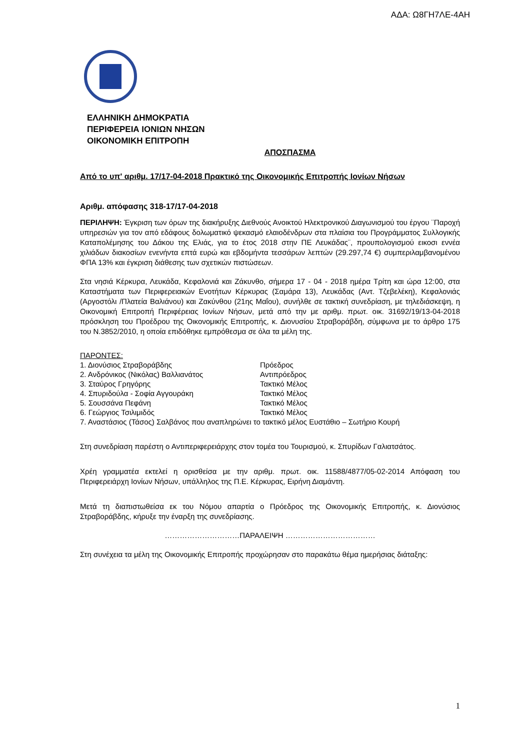ΑΔΑ: Ω8ΓΗ7ΛΕ-4ΑΗ
ΕΛΛΗΝΙΚΗ ΔΗΜΟΚΡΑΤΙΑ
ΠΕΡΙΦΕΡΕΙΑ ΙΟΝΙΩΝ ΝΗΣΩΝ
ΟΙΚΟΝΟΜΙΚΗ ΕΠΙΤΡΟΠΗ
ΑΠΟΣΠΑΣΜΑ
Από το υπ' αριθμ. 17/17-04-2018 Πρακτικό της Οικονομικής Επιτροπής Ιονίων Νήσων
Αριθμ. απόφασης 318-17/17-04-2018
ΠΕΡΙΛΗΨΗ: Έγκριση των όρων της διακήρυξης Διεθνούς Ανοικτού Ηλεκτρονικού Διαγωνισμού του έργου ¨Παροχή υπηρεσιών για τον από εδάφους δολωματικό ψεκασμό ελαιοδένδρων στα πλαίσια του Προγράμματος Συλλογικής Καταπολέμησης του Δάκου της Ελιάς, για το έτος 2018 στην ΠΕ Λευκάδας¨, προυπολογισμού εικοσι εννέα χιλιάδων διακοσίων ενενήντα επτά ευρώ και εβδομήντα τεσσάρων λεπτών (29.297,74 €) συμπεριλαμβανομένου ΦΠΑ 13% και έγκριση διάθεσης των σχετικών πιστώσεων.
Στα νησιά Κέρκυρα, Λευκάδα, Κεφαλονιά και Ζάκυνθο, σήμερα 17 - 04 - 2018 ημέρα Τρίτη και ώρα 12:00, στα Καταστήματα των Περιφερειακών Ενοτήτων Κέρκυρας (Σαμάρα 13), Λευκάδας (Αντ. Τζεβελέκη), Κεφαλονιάς (Αργοστόλι /Πλατεία Βαλιάνου) και Ζακύνθου (21ης Μαΐου), συνήλθε σε τακτική συνεδρίαση, με τηλεδιάσκεψη, η Οικονομική Επιτροπή Περιφέρειας Ιονίων Νήσων, μετά από την με αριθμ. πρωτ. οικ. 31692/19/13-04-2018 πρόσκληση του Προέδρου της Οικονομικής Επιτροπής, κ. Διονυσίου Στραβοράβδη, σύμφωνα με το άρθρο 175 του Ν.3852/2010, η οποία επιδόθηκε εμπρόθεσμα σε όλα τα μέλη της.
ΠΑΡΟΝΤΕΣ:
| 1. Διονύσιος Στραβοράβδης | Πρόεδρος |
| 2. Ανδρόνικος (Νικόλας) Βαλλιανάτος | Αντιπρόεδρος |
| 3. Σταύρος Γρηγόρης | Τακτικό Μέλος |
| 4. Σπυριδούλα - Σοφία Αγγουράκη | Τακτικό Μέλος |
| 5. Σουσσάνα Πεφάνη | Τακτικό Μέλος |
| 6. Γεώργιος Τσιλιμιδός | Τακτικό Μέλος |
7. Αναστάσιος (Τάσος) Σαλβάνος που αναπληρώνει το τακτικό μέλος Ευστάθιο – Σωτήριο Κουρή
Στη συνεδρίαση παρέστη ο Αντιπεριφερειάρχης στον τομέα του Τουρισμού, κ. Σπυρίδων Γαλιατσάτος.
Χρέη γραμματέα εκτελεί η ορισθείσα με την αριθμ. πρωτ. οικ. 11588/4877/05-02-2014 Απόφαση του Περιφερειάρχη Ιονίων Νήσων, υπάλληλος της Π.Ε. Κέρκυρας, Ειρήνη Διαμάντη.
Μετά τη διαπιστωθείσα εκ του Νόμου απαρτία ο Πρόεδρος της Οικονομικής Επιτροπής, κ. Διονύσιος Στραβοράβδης, κήρυξε την έναρξη της συνεδρίασης.
…………………………ΠΑΡΑΛΕΙΨΗ ………………………………
Στη συνέχεια τα μέλη της Οικονομικής Επιτροπής προχώρησαν στο παρακάτω θέμα ημερήσιας διάταξης:
1